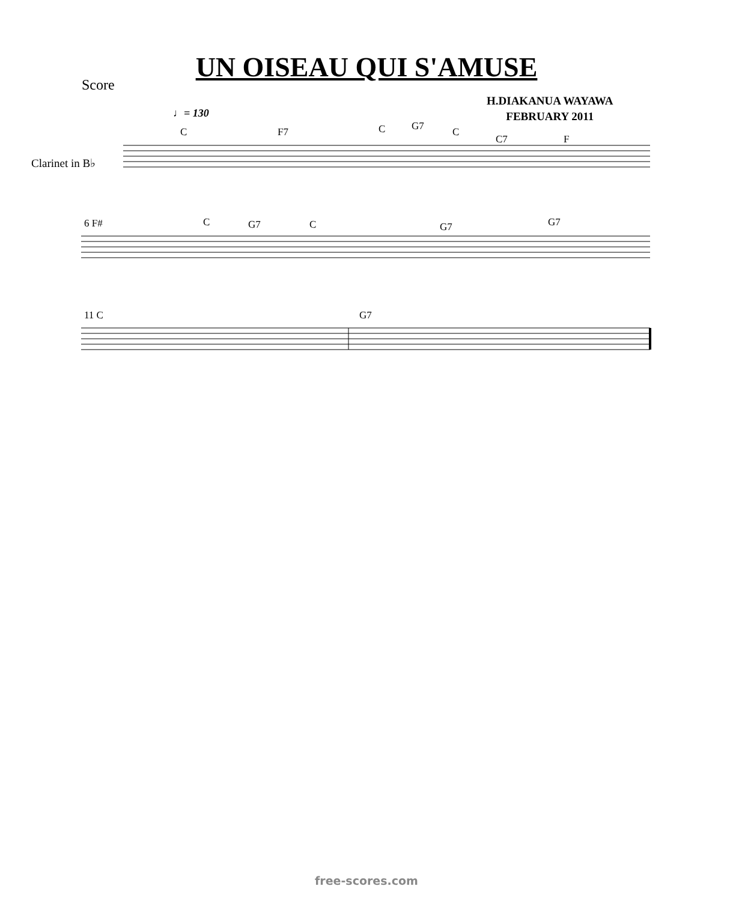UN OISEAU QUI S'AMUSE
Score
H.DIAKANUA WAYAWA
FEBRUARY 2011
♩= 130
Clarinet in B♭
C F7 C G7 C
C7 F
6 F# C G7 C G7 G7
11 C G7
free-scores.com